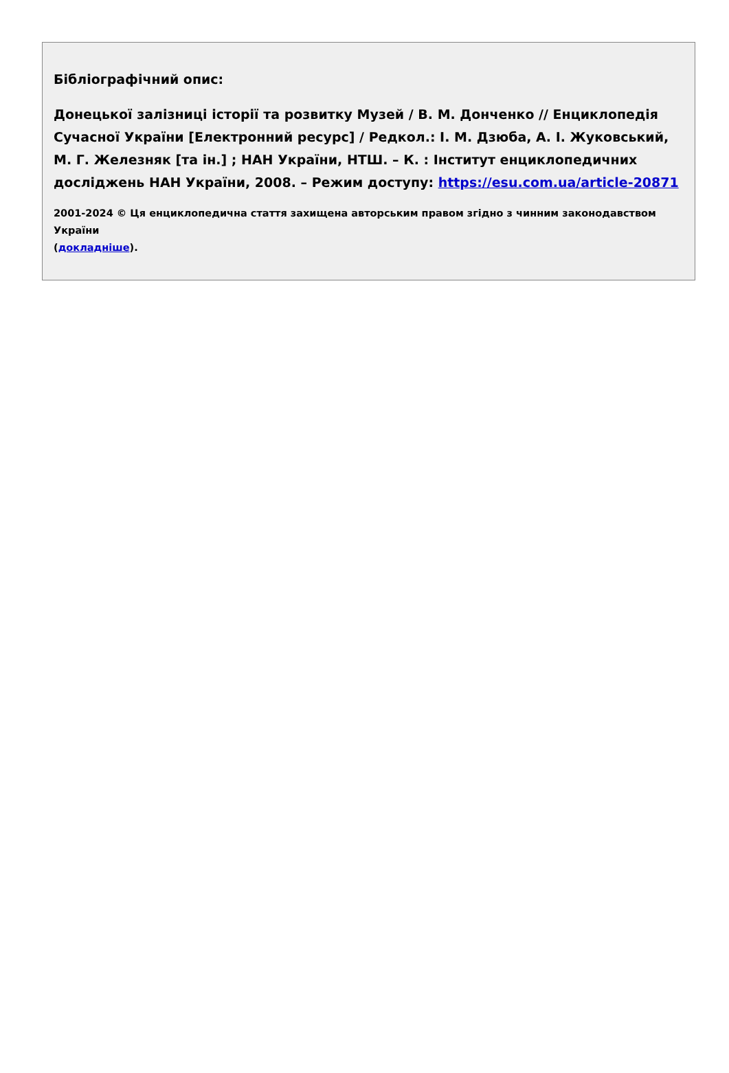Бібліографічний опис:
Донецької залізниці історії та розвитку Музей / В. М. Донченко // Енциклопедія Сучасної України [Електронний ресурс] / Редкол.: І. М. Дзюба, А. І. Жуковський, М. Г. Железняк [та ін.] ; НАН України, НТШ. – К. : Інститут енциклопедичних досліджень НАН України, 2008. – Режим доступу: https://esu.com.ua/article-20871
2001-2024 © Ця енциклопедична стаття захищена авторським правом згідно з чинним законодавством України
(докладніше).